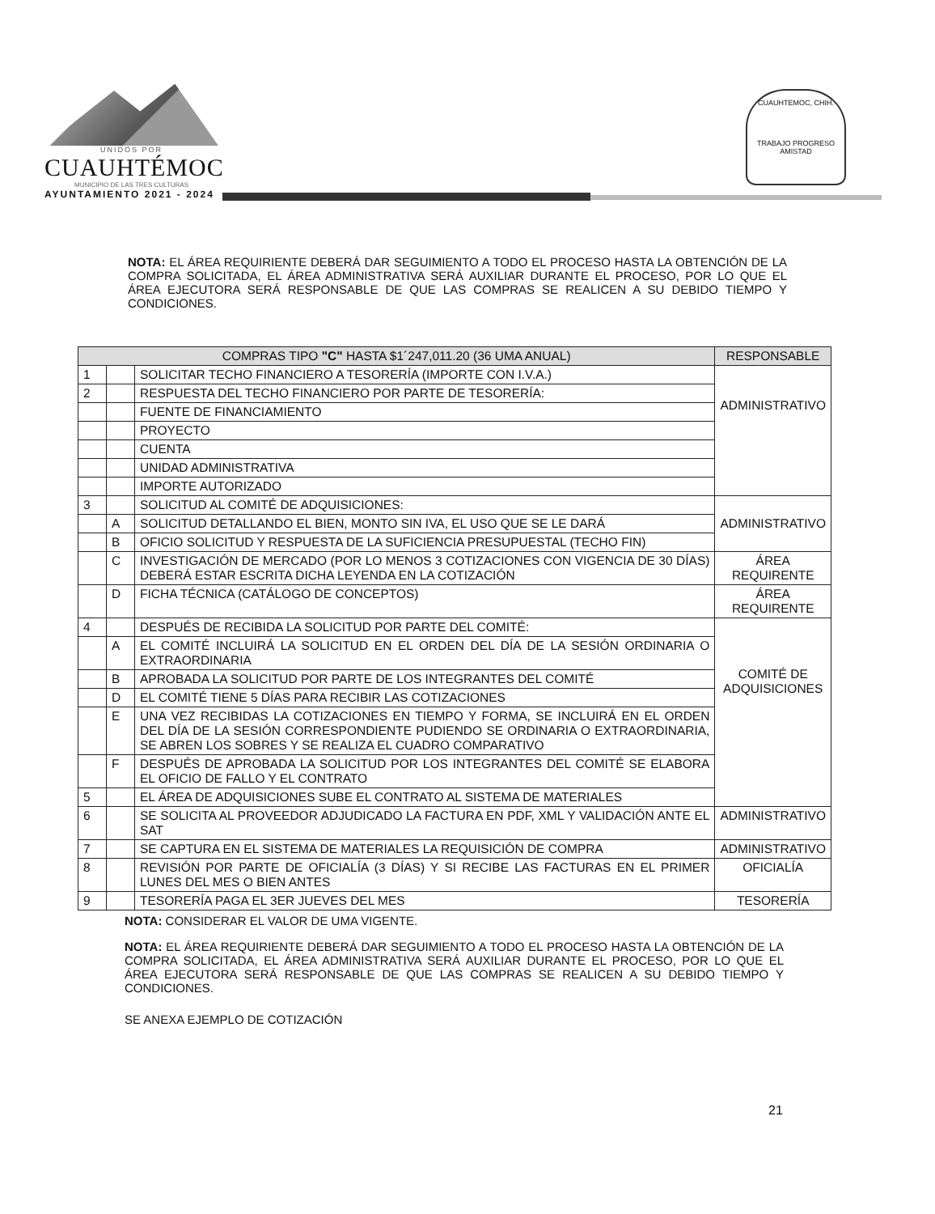UNIDOS POR
CUAUHTÉMOC
MUNICIPIO DE LAS TRES CULTURAS
AYUNTAMIENTO 2021 - 2024
CUAUHTEMOC, CHIH.
TRABAJO PROGRESO AMISTAD
NOTA: EL ÁREA REQUIRIENTE DEBERÁ DAR SEGUIMIENTO A TODO EL PROCESO HASTA LA OBTENCIÓN DE LA COMPRA SOLICITADA, EL ÁREA ADMINISTRATIVA SERÁ AUXILIAR DURANTE EL PROCESO, POR LO QUE EL ÁREA EJECUTORA SERÁ RESPONSABLE DE QUE LAS COMPRAS SE REALICEN A SU DEBIDO TIEMPO Y CONDICIONES.
| COMPRAS TIPO "C" HASTA $1´247,011.20 (36 UMA ANUAL) | | | RESPONSABLE |
| --- | --- | --- | --- |
| 1 | | SOLICITAR TECHO FINANCIERO A TESORERÍA (IMPORTE CON I.V.A.) | ADMINISTRATIVO |
| 2 | | RESPUESTA DEL TECHO FINANCIERO POR PARTE DE TESORERÍA: | |
| | | FUENTE DE FINANCIAMIENTO | |
| | | PROYECTO | |
| | | CUENTA | |
| | | UNIDAD ADMINISTRATIVA | |
| | | IMPORTE AUTORIZADO | |
| 3 | | SOLICITUD AL COMITÉ DE ADQUISICIONES: | ADMINISTRATIVO |
| | A | SOLICITUD DETALLANDO EL BIEN, MONTO SIN IVA, EL USO QUE SE LE DARÁ | |
| | B | OFICIO SOLICITUD Y RESPUESTA DE LA SUFICIENCIA PRESUPUESTAL (TECHO FIN) | |
| | C | INVESTIGACIÓN DE MERCADO (POR LO MENOS 3 COTIZACIONES CON VIGENCIA DE 30 DÍAS) DEBERÁ ESTAR ESCRITA DICHA LEYENDA EN LA COTIZACIÓN | ÁREA REQUIRENTE |
| | D | FICHA TÉCNICA (CATÁLOGO DE CONCEPTOS) | ÁREA REQUIRENTE |
| 4 | | DESPUÉS DE RECIBIDA LA SOLICITUD POR PARTE DEL COMITÉ: | COMITÉ DE ADQUISICIONES |
| | A | EL COMITÉ INCLUIRÁ LA SOLICITUD EN EL ORDEN DEL DÍA DE LA SESIÓN ORDINARIA O EXTRAORDINARIA | |
| | B | APROBADA LA SOLICITUD POR PARTE DE LOS INTEGRANTES DEL COMITÉ | |
| | D | EL COMITÉ TIENE 5 DÍAS PARA RECIBIR LAS COTIZACIONES | |
| | E | UNA VEZ RECIBIDAS LA COTIZACIONES EN TIEMPO Y FORMA, SE INCLUIRÁ EN EL ORDEN DEL DÍA DE LA SESIÓN CORRESPONDIENTE PUDIENDO SE ORDINARIA O EXTRAORDINARIA, SE ABREN LOS SOBRES Y SE REALIZA EL CUADRO COMPARATIVO | |
| | F | DESPUÉS DE APROBADA LA SOLICITUD POR LOS INTEGRANTES DEL COMITÉ SE ELABORA EL OFICIO DE FALLO Y EL CONTRATO | |
| 5 | | EL ÁREA DE ADQUISICIONES SUBE EL CONTRATO AL SISTEMA DE MATERIALES | |
| 6 | | SE SOLICITA AL PROVEEDOR ADJUDICADO LA FACTURA EN PDF, XML Y VALIDACIÓN ANTE EL SAT | ADMINISTRATIVO |
| 7 | | SE CAPTURA EN EL SISTEMA DE MATERIALES LA REQUISICIÓN DE COMPRA | ADMINISTRATIVO |
| 8 | | REVISIÓN POR PARTE DE OFICIALÍA (3 DÍAS) Y SI RECIBE LAS FACTURAS EN EL PRIMER LUNES DEL MES O BIEN ANTES | OFICIALÍA |
| 9 | | TESORERÍA PAGA EL 3ER JUEVES DEL MES | TESORERÍA |
NOTA: CONSIDERAR EL VALOR DE UMA VIGENTE.
NOTA: EL ÁREA REQUIRIENTE DEBERÁ DAR SEGUIMIENTO A TODO EL PROCESO HASTA LA OBTENCIÓN DE LA COMPRA SOLICITADA, EL ÁREA ADMINISTRATIVA SERÁ AUXILIAR DURANTE EL PROCESO, POR LO QUE EL ÁREA EJECUTORA SERÁ RESPONSABLE DE QUE LAS COMPRAS SE REALICEN A SU DEBIDO TIEMPO Y CONDICIONES.
SE ANEXA EJEMPLO DE COTIZACIÓN
21